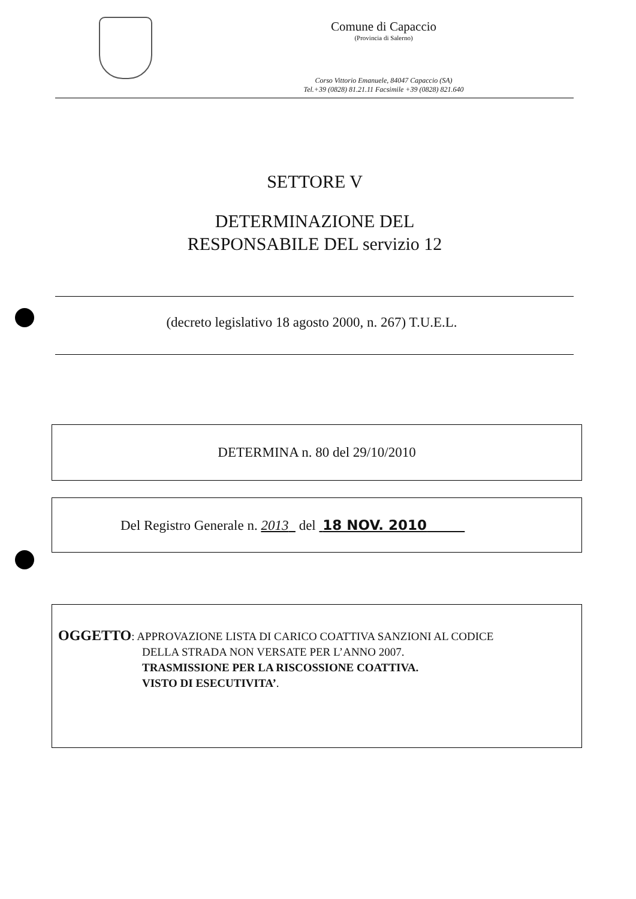Comune di Capaccio
(Provincia di Salerno)
Corso Vittorio Emanuele, 84047 Capaccio (SA)
Tel.+39 (0828) 81.21.11 Facsimile +39 (0828) 821.640
SETTORE V
DETERMINAZIONE DEL
RESPONSABILE DEL servizio 12
(decreto legislativo 18 agosto 2000, n. 267) T.U.E.L.
DETERMINA n. 80 del 29/10/2010
Del Registro Generale n. 2013 del 18 NOV. 2010
OGGETTO: APPROVAZIONE LISTA DI CARICO COATTIVA SANZIONI AL CODICE
DELLA STRADA NON VERSATE PER L’ANNO 2007.
TRASMISSIONE PER LA RISCOSSIONE COATTIVA.
VISTO DI ESECUTIVITA’.